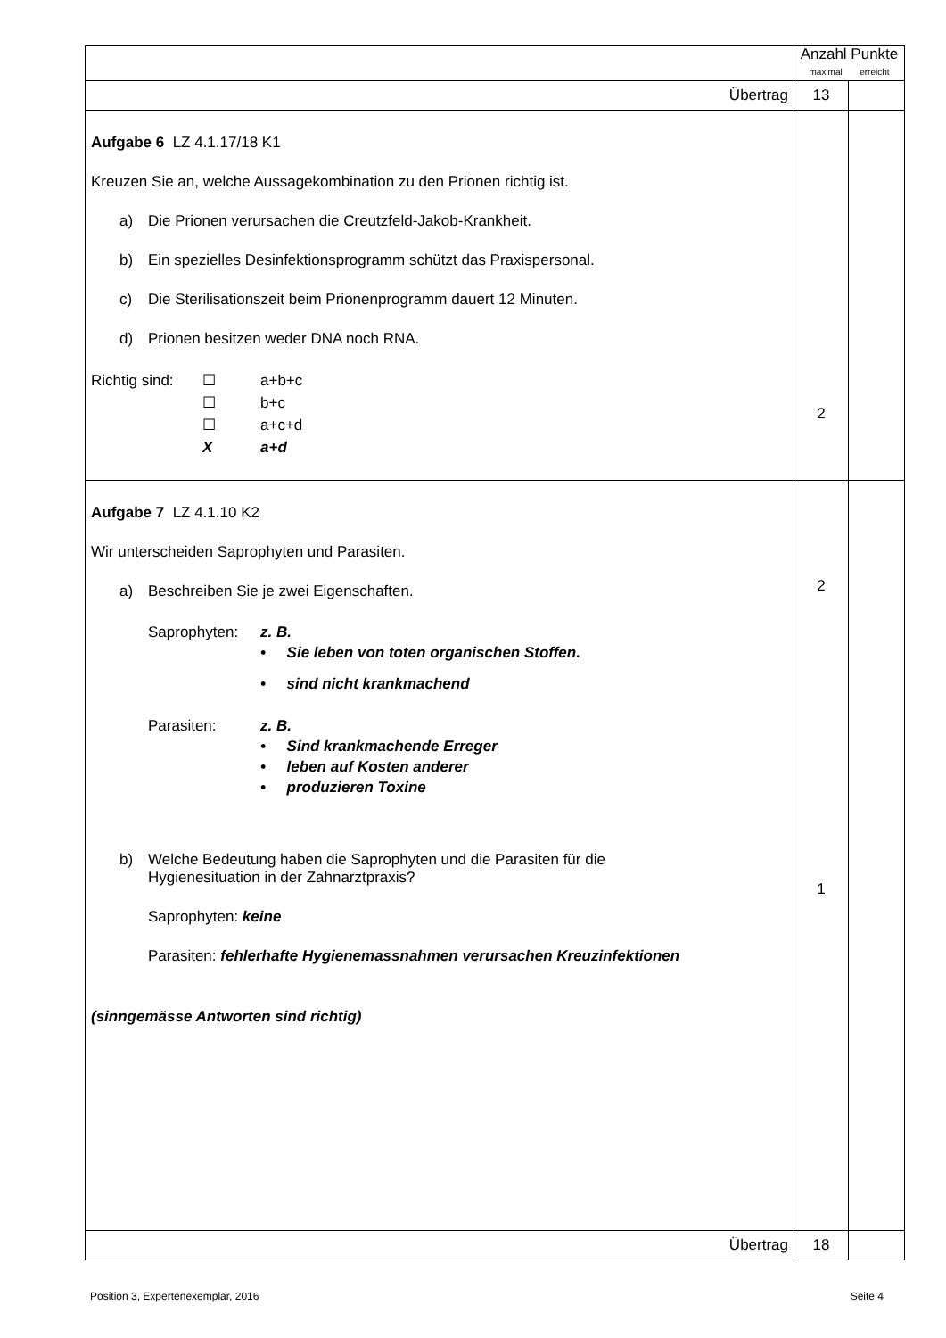| | Anzahl Punkte maximal erreicht | |
| Übertrag | 13 | |
| Aufgabe 6 LZ 4.1.17/18 K1 Kreuzen Sie an, welche Aussagekombination zu den Prionen richtig ist. a) Die Prionen verursachen die Creutzfeld-Jakob-Krankheit. b) Ein spezielles Desinfektionsprogramm schützt das Praxispersonal. c) Die Sterilisationszeit beim Prionenprogramm dauert 12 Minuten. d) Prionen besitzen weder DNA noch RNA. Richtig sind: ☐ a+b+c ☐ b+c ☐ a+c+d X a+d | 2 | |
| Aufgabe 7 LZ 4.1.10 K2 Wir unterscheiden Saprophyten und Parasiten. a) Beschreiben Sie je zwei Eigenschaften. Saprophyten: z. B. • Sie leben von toten organischen Stoffen. • sind nicht krankmachend Parasiten: z. B. • Sind krankmachende Erreger • leben auf Kosten anderer • produzieren Toxine b) Welche Bedeutung haben die Saprophyten und die Parasiten für die Hygienesituation in der Zahnarztpraxis? Saprophyten: keine Parasiten: fehlerhafte Hygienemassnahmen verursachen Kreuzinfektionen (sinngemässe Antworten sind richtig) | 2 1 | |
| Übertrag | 18 | |
Position 3, Expertenexemplar, 2016 Seite 4